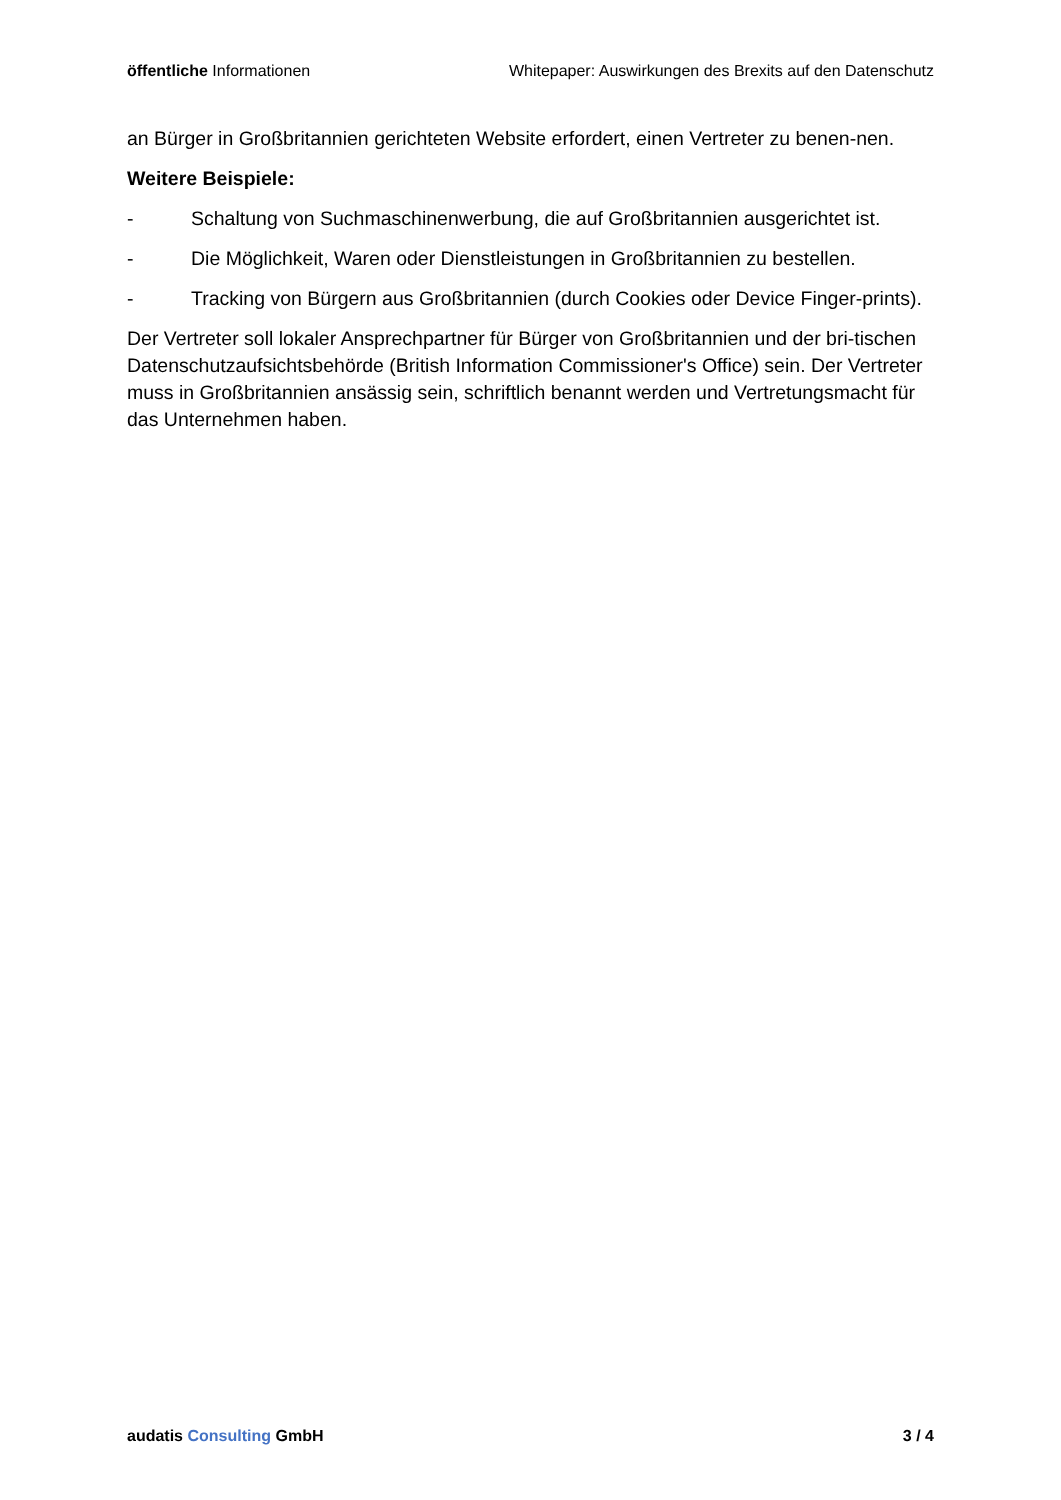öffentliche Informationen Whitepaper: Auswirkungen des Brexits auf den Datenschutz
an Bürger in Großbritannien gerichteten Website erfordert, einen Vertreter zu benen-nen.
Weitere Beispiele:
- Schaltung von Suchmaschinenwerbung, die auf Großbritannien ausgerichtet ist.
- Die Möglichkeit, Waren oder Dienstleistungen in Großbritannien zu bestellen.
- Tracking von Bürgern aus Großbritannien (durch Cookies oder Device Finger-prints).
Der Vertreter soll lokaler Ansprechpartner für Bürger von Großbritannien und der bri-tischen Datenschutzaufsichtsbehörde (British Information Commissioner's Office) sein. Der Vertreter muss in Großbritannien ansässig sein, schriftlich benannt werden und Vertretungsmacht für das Unternehmen haben.
audatis Consulting GmbH 3 / 4